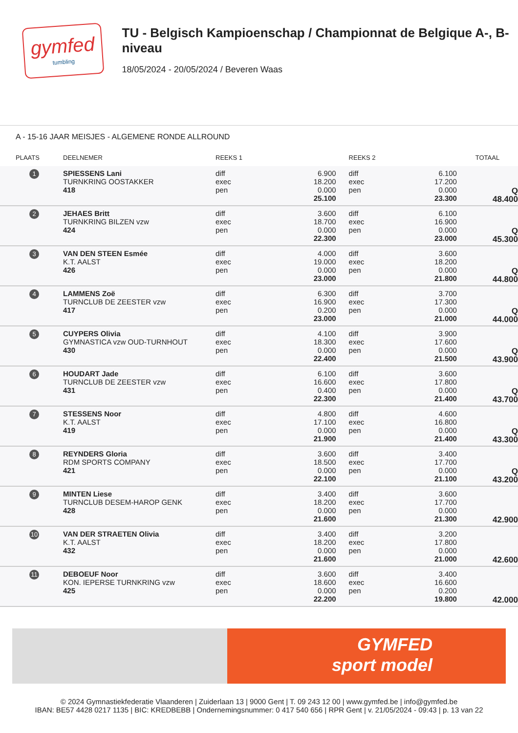gymfed
tumbling
TU - Belgisch Kampioenschap / Championnat de Belgique A-, B-niveau
18/05/2024 - 20/05/2024 / Beveren Waas
A - 15-16 JAAR MEISJES - ALGEMENE RONDE ALLROUND
| PLAATS | DEELNEMER | REEKS 1 | | REEKS 2 | | TOTAAL | |
| --- | --- | --- | --- | --- | --- | --- | --- |
| 1 | SPIESSENS Lani TURNKRING OOSTAKKER 418 | diff exec pen | 6.900 18.200 0.000 25.100 | diff exec pen | 6.100 17.200 0.000 23.300 | Q 48.400 | |
| 2 | JEHAES Britt TURNKRING BILZEN vzw 424 | diff exec pen | 3.600 18.700 0.000 22.300 | diff exec pen | 6.100 16.900 0.000 23.000 | Q 45.300 | |
| 3 | VAN DEN STEEN Esmée K.T. AALST 426 | diff exec pen | 4.000 19.000 0.000 23.000 | diff exec pen | 3.600 18.200 0.000 21.800 | Q 44.800 | |
| 4 | LAMMENS Zoë TURNCLUB DE ZEESTER vzw 417 | diff exec pen | 6.300 16.900 0.200 23.000 | diff exec pen | 3.700 17.300 0.000 21.000 | Q 44.000 | |
| 5 | CUYPERS Olivia GYMNASTICA vzw OUD-TURNHOUT 430 | diff exec pen | 4.100 18.300 0.000 22.400 | diff exec pen | 3.900 17.600 0.000 21.500 | Q 43.900 | |
| 6 | HOUDART Jade TURNCLUB DE ZEESTER vzw 431 | diff exec pen | 6.100 16.600 0.400 22.300 | diff exec pen | 3.600 17.800 0.000 21.400 | Q 43.700 | |
| 7 | STESSENS Noor K.T. AALST 419 | diff exec pen | 4.800 17.100 0.000 21.900 | diff exec pen | 4.600 16.800 0.000 21.400 | Q 43.300 | |
| 8 | REYNDERS Gloria RDM SPORTS COMPANY 421 | diff exec pen | 3.600 18.500 0.000 22.100 | diff exec pen | 3.400 17.700 0.000 21.100 | Q 43.200 | |
| 9 | MINTEN Liese TURNCLUB DESEM-HAROP GENK 428 | diff exec pen | 3.400 18.200 0.000 21.600 | diff exec pen | 3.600 17.700 0.000 21.300 | 42.900 | |
| 10 | VAN DER STRAETEN Olivia K.T. AALST 432 | diff exec pen | 3.400 18.200 0.000 21.600 | diff exec pen | 3.200 17.800 0.000 21.000 | 42.600 | |
| 11 | DEBOEUF Noor KON. IEPERSE TURNKRING vzw 425 | diff exec pen | 3.600 18.600 0.000 22.200 | diff exec pen | 3.400 16.600 0.200 19.800 | 42.000 | |
GYMFED
sport model
© 2024 Gymnastiekfederatie Vlaanderen | Zuiderlaan 13 | 9000 Gent | T. 09 243 12 00 | www.gymfed.be | info@gymfed.be
IBAN: BE57 4428 0217 1135 | BIC: KREDBEBB | Ondernemingsnummer: 0 417 540 656 | RPR Gent | v. 21/05/2024 - 09:43 | p. 13 van 22